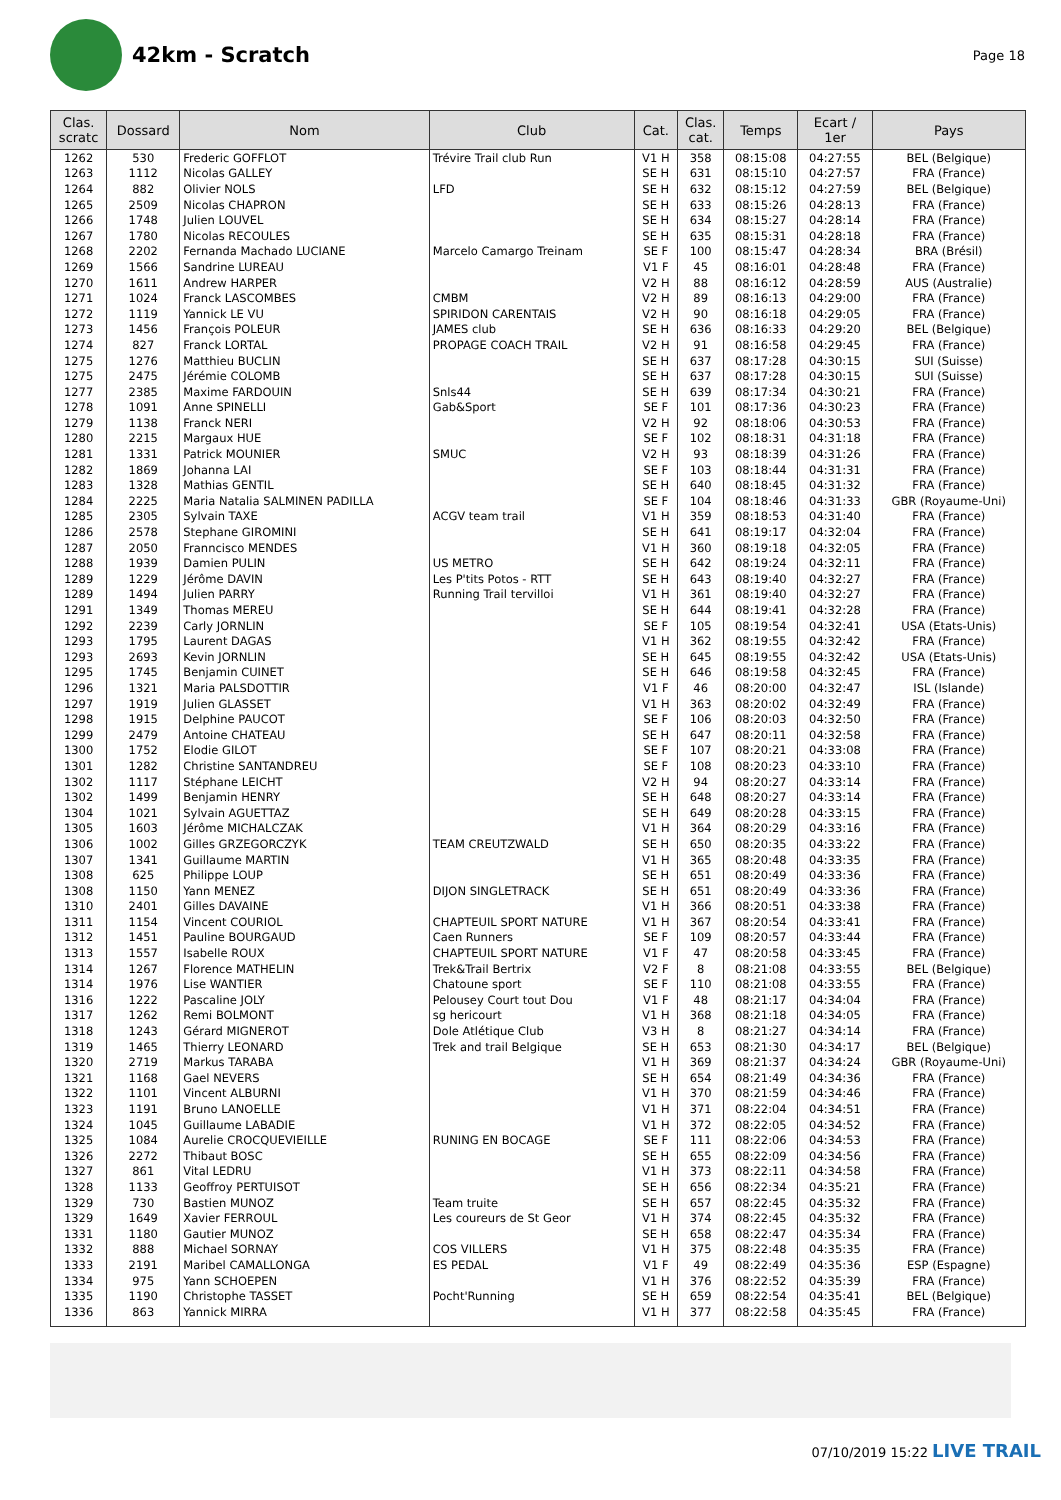42km - Scratch
Page 18
| Clas. scratc | Dossard | Nom | Club | Cat. | Clas. cat. | Temps | Ecart / 1er | Pays |
| --- | --- | --- | --- | --- | --- | --- | --- | --- |
| 1262 | 530 | Frederic GOFFLOT | Trévire Trail club Run | V1 H | 358 | 08:15:08 | 04:27:55 | BEL (Belgique) |
| 1263 | 1112 | Nicolas GALLEY | | SE H | 631 | 08:15:10 | 04:27:57 | FRA (France) |
| 1264 | 882 | Olivier NOLS | LFD | SE H | 632 | 08:15:12 | 04:27:59 | BEL (Belgique) |
| 1265 | 2509 | Nicolas CHAPRON | | SE H | 633 | 08:15:26 | 04:28:13 | FRA (France) |
| 1266 | 1748 | Julien LOUVEL | | SE H | 634 | 08:15:27 | 04:28:14 | FRA (France) |
| 1267 | 1780 | Nicolas RECOULES | | SE H | 635 | 08:15:31 | 04:28:18 | FRA (France) |
| 1268 | 2202 | Fernanda Machado LUCIANE | Marcelo Camargo Treinam | SE F | 100 | 08:15:47 | 04:28:34 | BRA (Brésil) |
| 1269 | 1566 | Sandrine LUREAU | | V1 F | 45 | 08:16:01 | 04:28:48 | FRA (France) |
| 1270 | 1611 | Andrew HARPER | | V2 H | 88 | 08:16:12 | 04:28:59 | AUS (Australie) |
| 1271 | 1024 | Franck LASCOMBES | CMBM | V2 H | 89 | 08:16:13 | 04:29:00 | FRA (France) |
| 1272 | 1119 | Yannick LE VU | SPIRIDON CARENTAIS | V2 H | 90 | 08:16:18 | 04:29:05 | FRA (France) |
| 1273 | 1456 | François POLEUR | JAMES club | SE H | 636 | 08:16:33 | 04:29:20 | BEL (Belgique) |
| 1274 | 827 | Franck LORTAL | PROPAGE COACH TRAIL | V2 H | 91 | 08:16:58 | 04:29:45 | FRA (France) |
| 1275 | 1276 | Matthieu BUCLIN | | SE H | 637 | 08:17:28 | 04:30:15 | SUI (Suisse) |
| 1275 | 2475 | Jérémie COLOMB | | SE H | 637 | 08:17:28 | 04:30:15 | SUI (Suisse) |
| 1277 | 2385 | Maxime FARDOUIN | Snls44 | SE H | 639 | 08:17:34 | 04:30:21 | FRA (France) |
| 1278 | 1091 | Anne SPINELLI | Gab&Sport | SE F | 101 | 08:17:36 | 04:30:23 | FRA (France) |
| 1279 | 1138 | Franck NERI | | V2 H | 92 | 08:18:06 | 04:30:53 | FRA (France) |
| 1280 | 2215 | Margaux HUE | | SE F | 102 | 08:18:31 | 04:31:18 | FRA (France) |
| 1281 | 1331 | Patrick MOUNIER | SMUC | V2 H | 93 | 08:18:39 | 04:31:26 | FRA (France) |
| 1282 | 1869 | Johanna LAI | | SE F | 103 | 08:18:44 | 04:31:31 | FRA (France) |
| 1283 | 1328 | Mathias GENTIL | | SE H | 640 | 08:18:45 | 04:31:32 | FRA (France) |
| 1284 | 2225 | Maria Natalia SALMINEN PADILLA | | SE F | 104 | 08:18:46 | 04:31:33 | GBR (Royaume-Uni) |
| 1285 | 2305 | Sylvain TAXE | ACGV team trail | V1 H | 359 | 08:18:53 | 04:31:40 | FRA (France) |
| 1286 | 2578 | Stephane GIROMINI | | SE H | 641 | 08:19:17 | 04:32:04 | FRA (France) |
| 1287 | 2050 | Franncisco MENDES | | V1 H | 360 | 08:19:18 | 04:32:05 | FRA (France) |
| 1288 | 1939 | Damien PULIN | US METRO | SE H | 642 | 08:19:24 | 04:32:11 | FRA (France) |
| 1289 | 1229 | Jérôme DAVIN | Les P'tits Potos - RTT | SE H | 643 | 08:19:40 | 04:32:27 | FRA (France) |
| 1289 | 1494 | Julien PARRY | Running Trail tervilloi | V1 H | 361 | 08:19:40 | 04:32:27 | FRA (France) |
| 1291 | 1349 | Thomas MEREU | | SE H | 644 | 08:19:41 | 04:32:28 | FRA (France) |
| 1292 | 2239 | Carly JORNLIN | | SE F | 105 | 08:19:54 | 04:32:41 | USA (Etats-Unis) |
| 1293 | 1795 | Laurent DAGAS | | V1 H | 362 | 08:19:55 | 04:32:42 | FRA (France) |
| 1293 | 2693 | Kevin JORNLIN | | SE H | 645 | 08:19:55 | 04:32:42 | USA (Etats-Unis) |
| 1295 | 1745 | Benjamin CUINET | | SE H | 646 | 08:19:58 | 04:32:45 | FRA (France) |
| 1296 | 1321 | Maria PALSDOTTIR | | V1 F | 46 | 08:20:00 | 04:32:47 | ISL (Islande) |
| 1297 | 1919 | Julien GLASSET | | V1 H | 363 | 08:20:02 | 04:32:49 | FRA (France) |
| 1298 | 1915 | Delphine PAUCOT | | SE F | 106 | 08:20:03 | 04:32:50 | FRA (France) |
| 1299 | 2479 | Antoine CHATEAU | | SE H | 647 | 08:20:11 | 04:32:58 | FRA (France) |
| 1300 | 1752 | Elodie GILOT | | SE F | 107 | 08:20:21 | 04:33:08 | FRA (France) |
| 1301 | 1282 | Christine SANTANDREU | | SE F | 108 | 08:20:23 | 04:33:10 | FRA (France) |
| 1302 | 1117 | Stéphane LEICHT | | V2 H | 94 | 08:20:27 | 04:33:14 | FRA (France) |
| 1302 | 1499 | Benjamin HENRY | | SE H | 648 | 08:20:27 | 04:33:14 | FRA (France) |
| 1304 | 1021 | Sylvain AGUETTAZ | | SE H | 649 | 08:20:28 | 04:33:15 | FRA (France) |
| 1305 | 1603 | Jérôme MICHALCZAK | | V1 H | 364 | 08:20:29 | 04:33:16 | FRA (France) |
| 1306 | 1002 | Gilles GRZEGORCZYK | TEAM CREUTZWALD | SE H | 650 | 08:20:35 | 04:33:22 | FRA (France) |
| 1307 | 1341 | Guillaume MARTIN | | V1 H | 365 | 08:20:48 | 04:33:35 | FRA (France) |
| 1308 | 625 | Philippe LOUP | | SE H | 651 | 08:20:49 | 04:33:36 | FRA (France) |
| 1308 | 1150 | Yann MENEZ | DIJON SINGLETRACK | SE H | 651 | 08:20:49 | 04:33:36 | FRA (France) |
| 1310 | 2401 | Gilles DAVAINE | | V1 H | 366 | 08:20:51 | 04:33:38 | FRA (France) |
| 1311 | 1154 | Vincent COURIOL | CHAPTEUIL SPORT NATURE | V1 H | 367 | 08:20:54 | 04:33:41 | FRA (France) |
| 1312 | 1451 | Pauline BOURGAUD | Caen Runners | SE F | 109 | 08:20:57 | 04:33:44 | FRA (France) |
| 1313 | 1557 | Isabelle ROUX | CHAPTEUIL SPORT NATURE | V1 F | 47 | 08:20:58 | 04:33:45 | FRA (France) |
| 1314 | 1267 | Florence MATHELIN | Trek&Trail Bertrix | V2 F | 8 | 08:21:08 | 04:33:55 | BEL (Belgique) |
| 1314 | 1976 | Lise WANTIER | Chatoune sport | SE F | 110 | 08:21:08 | 04:33:55 | FRA (France) |
| 1316 | 1222 | Pascaline JOLY | Pelousey Court tout Dou | V1 F | 48 | 08:21:17 | 04:34:04 | FRA (France) |
| 1317 | 1262 | Remi BOLMONT | sg hericourt | V1 H | 368 | 08:21:18 | 04:34:05 | FRA (France) |
| 1318 | 1243 | Gérard MIGNEROT | Dole Atlétique Club | V3 H | 8 | 08:21:27 | 04:34:14 | FRA (France) |
| 1319 | 1465 | Thierry LEONARD | Trek and trail Belgique | SE H | 653 | 08:21:30 | 04:34:17 | BEL (Belgique) |
| 1320 | 2719 | Markus TARABA | | V1 H | 369 | 08:21:37 | 04:34:24 | GBR (Royaume-Uni) |
| 1321 | 1168 | Gael NEVERS | | SE H | 654 | 08:21:49 | 04:34:36 | FRA (France) |
| 1322 | 1101 | Vincent ALBURNI | | V1 H | 370 | 08:21:59 | 04:34:46 | FRA (France) |
| 1323 | 1191 | Bruno LANOELLE | | V1 H | 371 | 08:22:04 | 04:34:51 | FRA (France) |
| 1324 | 1045 | Guillaume LABADIE | | V1 H | 372 | 08:22:05 | 04:34:52 | FRA (France) |
| 1325 | 1084 | Aurelie CROCQUEVIEILLE | RUNING EN BOCAGE | SE F | 111 | 08:22:06 | 04:34:53 | FRA (France) |
| 1326 | 2272 | Thibaut BOSC | | SE H | 655 | 08:22:09 | 04:34:56 | FRA (France) |
| 1327 | 861 | Vital LEDRU | | V1 H | 373 | 08:22:11 | 04:34:58 | FRA (France) |
| 1328 | 1133 | Geoffroy PERTUISOT | | SE H | 656 | 08:22:34 | 04:35:21 | FRA (France) |
| 1329 | 730 | Bastien MUNOZ | Team truite | SE H | 657 | 08:22:45 | 04:35:32 | FRA (France) |
| 1329 | 1649 | Xavier FERROUL | Les coureurs de St Geor | V1 H | 374 | 08:22:45 | 04:35:32 | FRA (France) |
| 1331 | 1180 | Gautier MUNOZ | | SE H | 658 | 08:22:47 | 04:35:34 | FRA (France) |
| 1332 | 888 | Michael SORNAY | COS VILLERS | V1 H | 375 | 08:22:48 | 04:35:35 | FRA (France) |
| 1333 | 2191 | Maribel CAMALLONGA | ES PEDAL | V1 F | 49 | 08:22:49 | 04:35:36 | ESP (Espagne) |
| 1334 | 975 | Yann SCHOEPEN | | V1 H | 376 | 08:22:52 | 04:35:39 | FRA (France) |
| 1335 | 1190 | Christophe TASSET | Pocht'Running | SE H | 659 | 08:22:54 | 04:35:41 | BEL (Belgique) |
| 1336 | 863 | Yannick MIRRA | | V1 H | 377 | 08:22:58 | 04:35:45 | FRA (France) |
07/10/2019 15:22 LIVE TRAIL